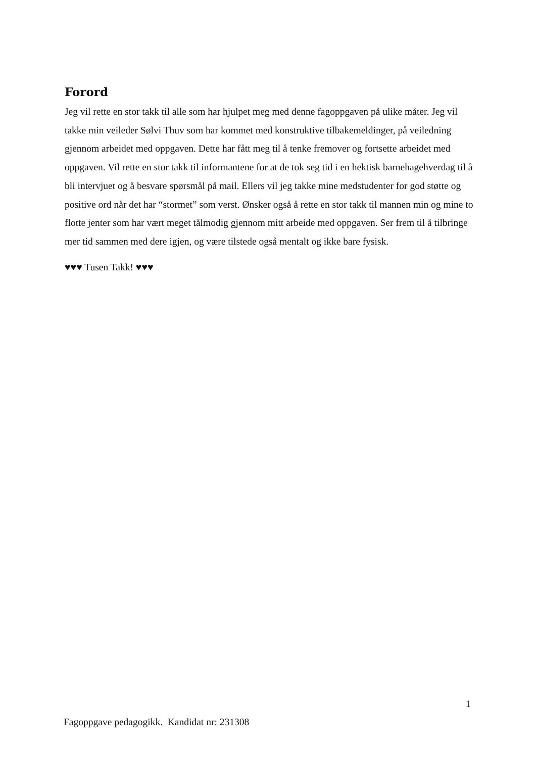Forord
Jeg vil rette en stor takk til alle som har hjulpet meg med denne fagoppgaven på ulike måter. Jeg vil takke min veileder Sølvi Thuv som har kommet med konstruktive tilbakemeldinger, på veiledning gjennom arbeidet med oppgaven. Dette har fått meg til å tenke fremover og fortsette arbeidet med oppgaven. Vil rette en stor takk til informantene for at de tok seg tid i en hektisk barnehagehverdag til å bli intervjuet og å besvare spørsmål på mail. Ellers vil jeg takke mine medstudenter for god støtte og positive ord når det har “stormet” som verst. Ønsker også å rette en stor takk til mannen min og mine to flotte jenter som har vært meget tålmodig gjennom mitt arbeide med oppgaven. Ser frem til å tilbringe mer tid sammen med dere igjen, og være tilstede også mentalt og ikke bare fysisk.
♥♥♥ Tusen Takk! ♥♥♥
1
Fagoppgave pedagogikk. Kandidat nr: 231308